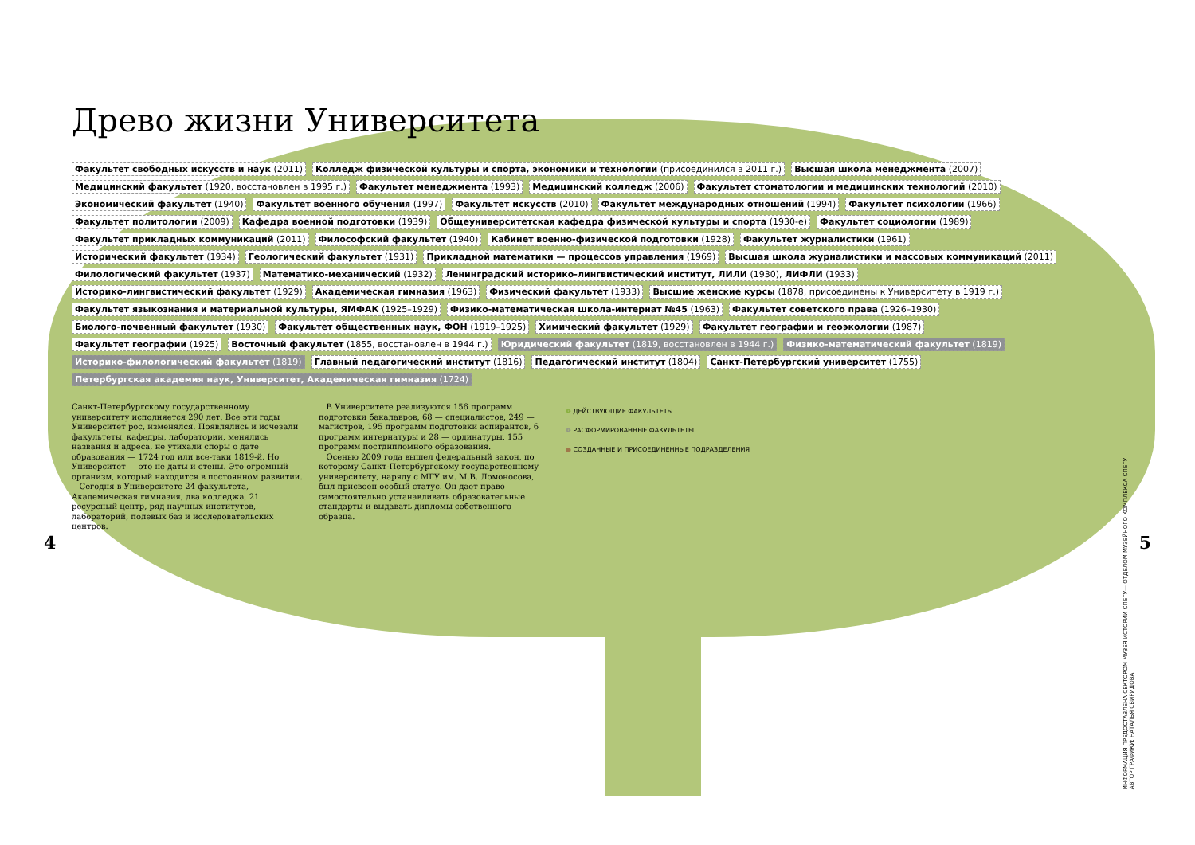Древо жизни Университета
Факультет свободных искусств и наук (2011) Колледж физической культуры и спорта, экономики и технологии (присоединился в 2011 г.) Высшая школа менеджмента (2007) Медицинский факультет (1920, восстановлен в 1995 г.) Факультет менеджмента (1993) Медицинский колледж (2006) Факультет стоматологии и медицинских технологий (2010) Экономический факультет (1940) Факультет военного обучения (1997) Факультет искусств (2010) Факультет международных отношений (1994) Факультет психологии (1966) Факультет политологии (2009) Кафедра военной подготовки (1939) Общеуниверситетская кафедра физической культуры и спорта (1930-е) Факультет социологии (1989) Факультет прикладных коммуникаций (2011) Философский факультет (1940) Кабинет военно-физической подготовки (1928) Факультет журналистики (1961) Исторический факультет (1934) Геологический факультет (1931) Прикладной математики — процессов управления (1969) Высшая школа журналистики и массовых коммуникаций (2011) Филологический факультет (1937) Математико-механический (1932) Ленинградский историко-лингвистический институт, ЛИЛИ (1930), ЛИФЛИ (1933) Историко-лингвистический факультет (1929) Академическая гимназия (1963) Физический факультет (1933) Высшие женские курсы (1878, присоединены к Университету в 1919 г.) Факультет языкознания и материальной культуры, ЯМФАК (1925–1929) Физико-математическая школа-интернат №45 (1963) Факультет советского права (1926–1930) Биолого-почвенный факультет (1930) Факультет общественных наук, ФОН (1919–1925) Химический факультет (1929) Факультет географии и геоэкологии (1987) Факультет географии (1925) Восточный факультет (1855, восстановлен в 1944 г.) Юридический факультет (1819, восстановлен в 1944 г.) Физико-математический факультет (1819) Историко-филологический факультет (1819) Главный педагогический институт (1816) Педагогический институт (1804) Санкт-Петербургский университет (1755) Петербургская академия наук, Университет, Академическая гимназия (1724)
Санкт-Петербургскому государственному университету исполняется 290 лет. Все эти годы Университет рос, изменялся. Появлялись и исчезали факультеты, кафедры, лаборатории, менялись названия и адреса, не утихали споры о дате образования — 1724 год или все-таки 1819-й. Но Университет — это не даты и стены. Это огромный организм, который находится в постоянном развитии.
Сегодня в Университете 24 факультета, Академическая гимназия, два колледжа, 21 ресурсный центр, ряд научных институтов, лабораторий, полевых баз и исследовательских центров.
В Университете реализуются 156 программ подготовки бакалавров, 68 — специалистов, 249 — магистров, 195 программ подготовки аспирантов, 6 программ интернатуры и 28 — ординатуры, 155 программ постдипломного образования.
Осенью 2009 года вышел федеральный закон, по которому Санкт-Петербургскому государственному университету, наряду с МГУ им. М.В. Ломоносова, был присвоен особый статус. Он дает право самостоятельно устанавливать образовательные стандарты и выдавать дипломы собственного образца.
❁ ДЕЙСТВУЮЩИЕ ФАКУЛЬТЕТЫ
❁ РАСФОРМИРОВАННЫЕ ФАКУЛЬТЕТЫ
● СОЗДАННЫЕ И ПРИСОЕДИНЕННЫЕ ПОДРАЗДЕЛЕНИЯ
ИНФОРМАЦИЯ ПРЕДОСТАВЛЕНА СЕКТОРОМ МУЗЕЯ ИСТОРИИ СПБГУ— ОТДЕЛОМ МУЗЕЙНОГО КОМПЛЕКСА СПБГУ
АВТОР ГРАФИКИ: НАТАЛЬЯ СВИРИДОВА
4 5